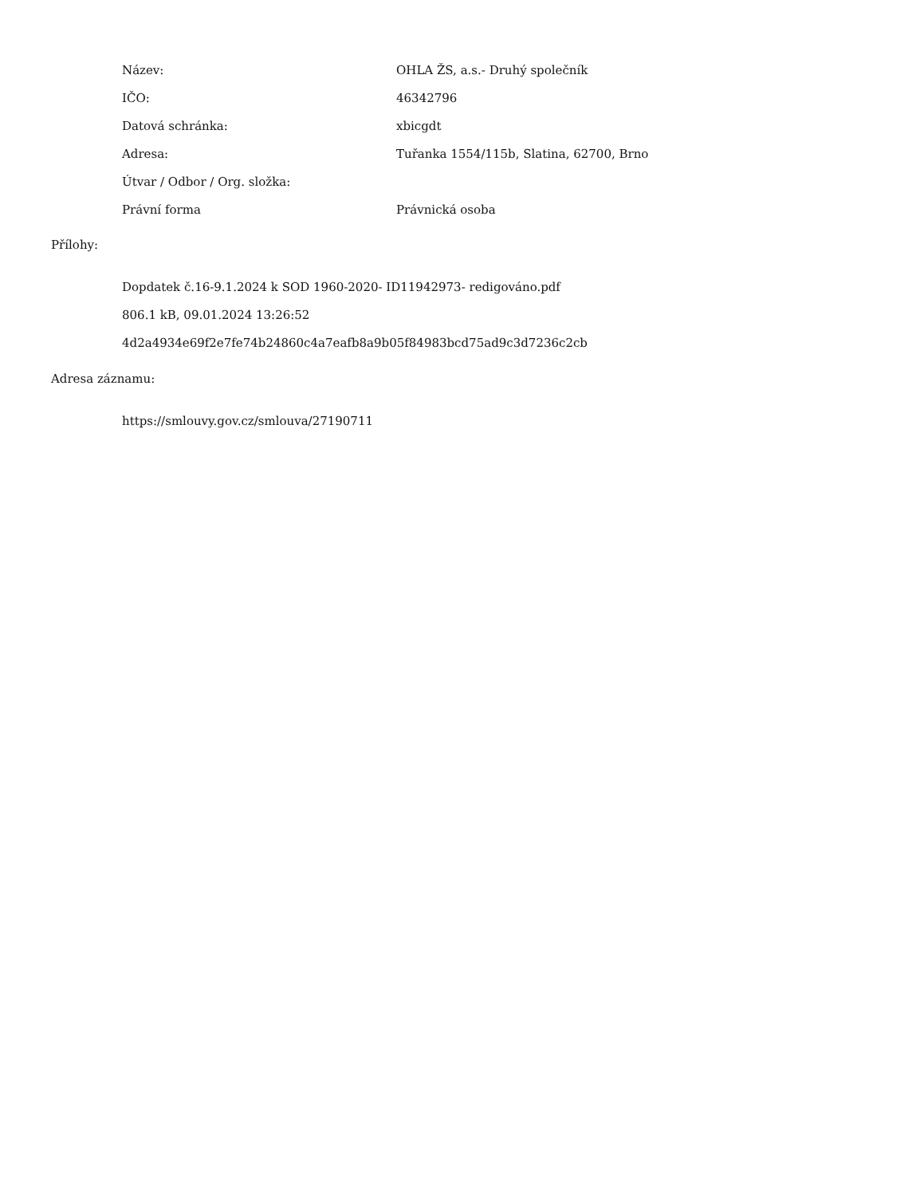| Název: | OHLA ŽS, a.s.- Druhý společník |
| IČO: | 46342796 |
| Datová schránka: | xbicgdt |
| Adresa: | Tuřanka 1554/115b, Slatina, 62700, Brno |
| Útvar / Odbor / Org. složka: | |
| Právní forma | Právnická osoba |
Přílohy:
Dopdatek č.16-9.1.2024 k SOD 1960-2020- ID11942973- redigováno.pdf
806.1 kB, 09.01.2024 13:26:52
4d2a4934e69f2e7fe74b24860c4a7eafb8a9b05f84983bcd75ad9c3d7236c2cb
Adresa záznamu:
https://smlouvy.gov.cz/smlouva/27190711